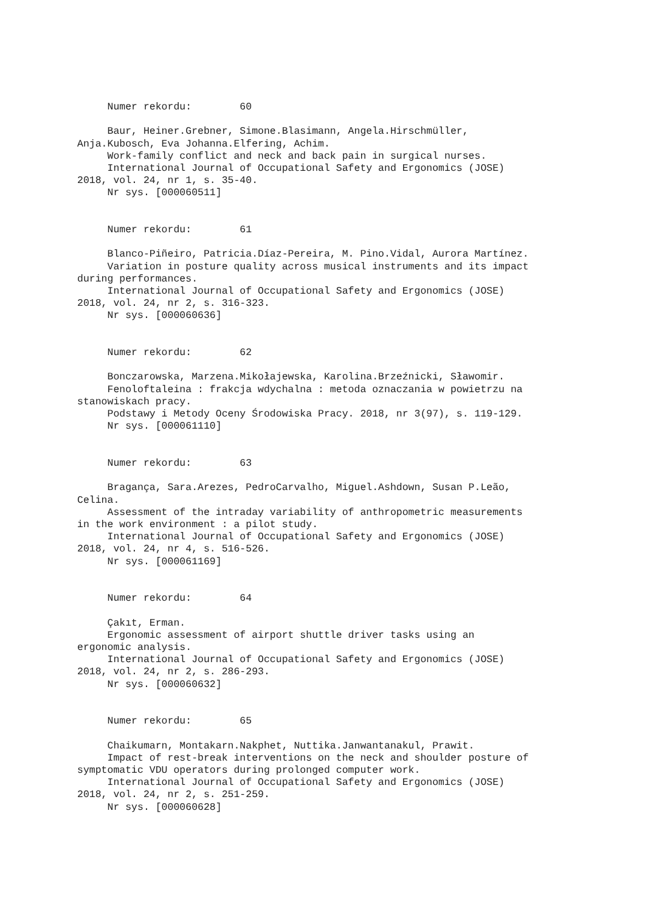Numer rekordu: 60 Baur, Heiner.Grebner, Simone.Blasimann, Angela.Hirschmüller, Anja.Kubosch, Eva Johanna.Elfering, Achim. Work-family conflict and neck and back pain in surgical nurses. International Journal of Occupational Safety and Ergonomics (JOSE) 2018, vol. 24, nr 1, s. 35-40. Nr sys. [000060511] Numer rekordu: 61 Blanco-Piñeiro, Patricia.Díaz-Pereira, M. Pino.Vidal, Aurora Martínez. Variation in posture quality across musical instruments and its impact during performances. International Journal of Occupational Safety and Ergonomics (JOSE) 2018, vol. 24, nr 2, s. 316-323. Nr sys. [000060636] Numer rekordu: 62 Bonczarowska, Marzena.Mikołajewska, Karolina.Brzeźnicki, Sławomir. Fenoloftaleina : frakcja wdychalna : metoda oznaczania w powietrzu na stanowiskach pracy. Podstawy i Metody Oceny Środowiska Pracy. 2018, nr 3(97), s. 119-129. Nr sys. [000061110] Numer rekordu: 63 Bragança, Sara.Arezes, PedroCarvalho, Miguel.Ashdown, Susan P.Leão, Celina. Assessment of the intraday variability of anthropometric measurements in the work environment : a pilot study. International Journal of Occupational Safety and Ergonomics (JOSE) 2018, vol. 24, nr 4, s. 516-526. Nr sys. [000061169] Numer rekordu: 64 Çakıt, Erman. Ergonomic assessment of airport shuttle driver tasks using an ergonomic analysis. International Journal of Occupational Safety and Ergonomics (JOSE) 2018, vol. 24, nr 2, s. 286-293. Nr sys. [000060632] Numer rekordu: 65 Chaikumarn, Montakarn.Nakphet, Nuttika.Janwantanakul, Prawit. Impact of rest-break interventions on the neck and shoulder posture of symptomatic VDU operators during prolonged computer work. International Journal of Occupational Safety and Ergonomics (JOSE) 2018, vol. 24, nr 2, s. 251-259. Nr sys. [000060628]